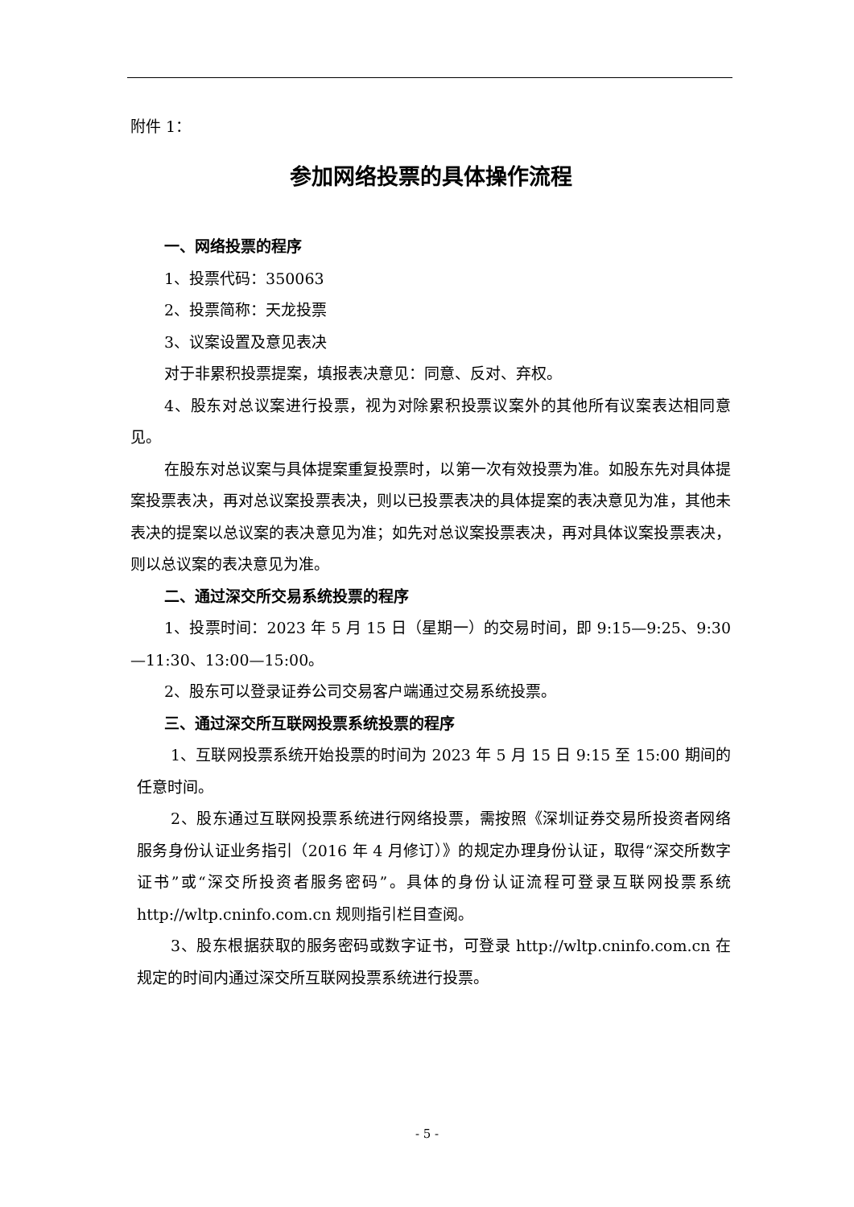附件 1：
参加网络投票的具体操作流程
一、网络投票的程序
1、投票代码：350063
2、投票简称：天龙投票
3、议案设置及意见表决
对于非累积投票提案，填报表决意见：同意、反对、弃权。
4、股东对总议案进行投票，视为对除累积投票议案外的其他所有议案表达相同意见。
在股东对总议案与具体提案重复投票时，以第一次有效投票为准。如股东先对具体提案投票表决，再对总议案投票表决，则以已投票表决的具体提案的表决意见为准，其他未表决的提案以总议案的表决意见为准；如先对总议案投票表决，再对具体议案投票表决，则以总议案的表决意见为准。
二、通过深交所交易系统投票的程序
1、投票时间：2023 年 5 月 15 日（星期一）的交易时间，即 9:15—9:25、9:30—11:30、13:00—15:00。
2、股东可以登录证券公司交易客户端通过交易系统投票。
三、通过深交所互联网投票系统投票的程序
1、互联网投票系统开始投票的时间为 2023 年 5 月 15 日 9:15 至 15:00 期间的任意时间。
2、股东通过互联网投票系统进行网络投票，需按照《深圳证券交易所投资者网络服务身份认证业务指引（2016 年 4 月修订）》的规定办理身份认证，取得“深交所数字证书”或“深交所投资者服务密码”。具体的身份认证流程可登录互联网投票系统 http://wltp.cninfo.com.cn 规则指引栏目查阅。
3、股东根据获取的服务密码或数字证书，可登录 http://wltp.cninfo.com.cn 在规定的时间内通过深交所互联网投票系统进行投票。
- 5 -